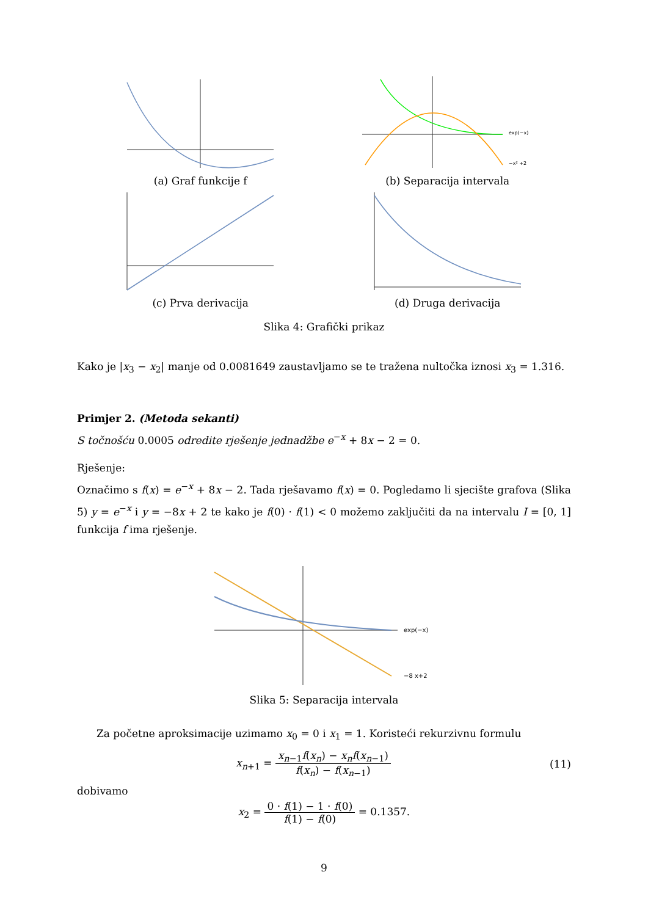(a) Graf funkcije f
exp(−x)
−x² +2
(b) Separacija intervala
(c) Prva derivacija (d) Druga derivacija
Slika 4: Grafički prikaz
Kako je |x<sub>3</sub> − x<sub>2</sub>| manje od 0.0081649 zaustavljamo se te tražena nultočka iznosi x<sub>3</sub> = 1.316.
Primjer 2. (Metoda sekanti)
S točnošću 0.0005 odredite rješenje jednadžbe e<sup>−x</sup> + 8x − 2 = 0.
Rješenje:
Označimo s f(x) = e<sup>−x</sup> + 8x − 2. Tada rješavamo f(x) = 0. Pogledamo li sjecište grafova (Slika 5) y = e<sup>−x</sup> i y = −8x + 2 te kako je f(0) · f(1) < 0 možemo zaključiti da na intervalu I = [0, 1] funkcija f ima rješenje.
exp(−x)
−8 x+2
Slika 5: Separacija intervala
Za početne aproksimacije uzimamo x<sub>0</sub> = 0 i x<sub>1</sub> = 1. Koristeći rekurzivnu formulu
x<sub>n+1</sub> = x<sub>n−1</sub>f(x<sub>n</sub>) − x<sub>n</sub>f(x<sub>n−1</sub>) f(x<sub>n</sub>) − f(x<sub>n−1</sub>)
(11)
dobivamo
x<sub>2</sub> = 0 · f(1) − 1 · f(0) f(1) − f(0) = 0.1357.
9